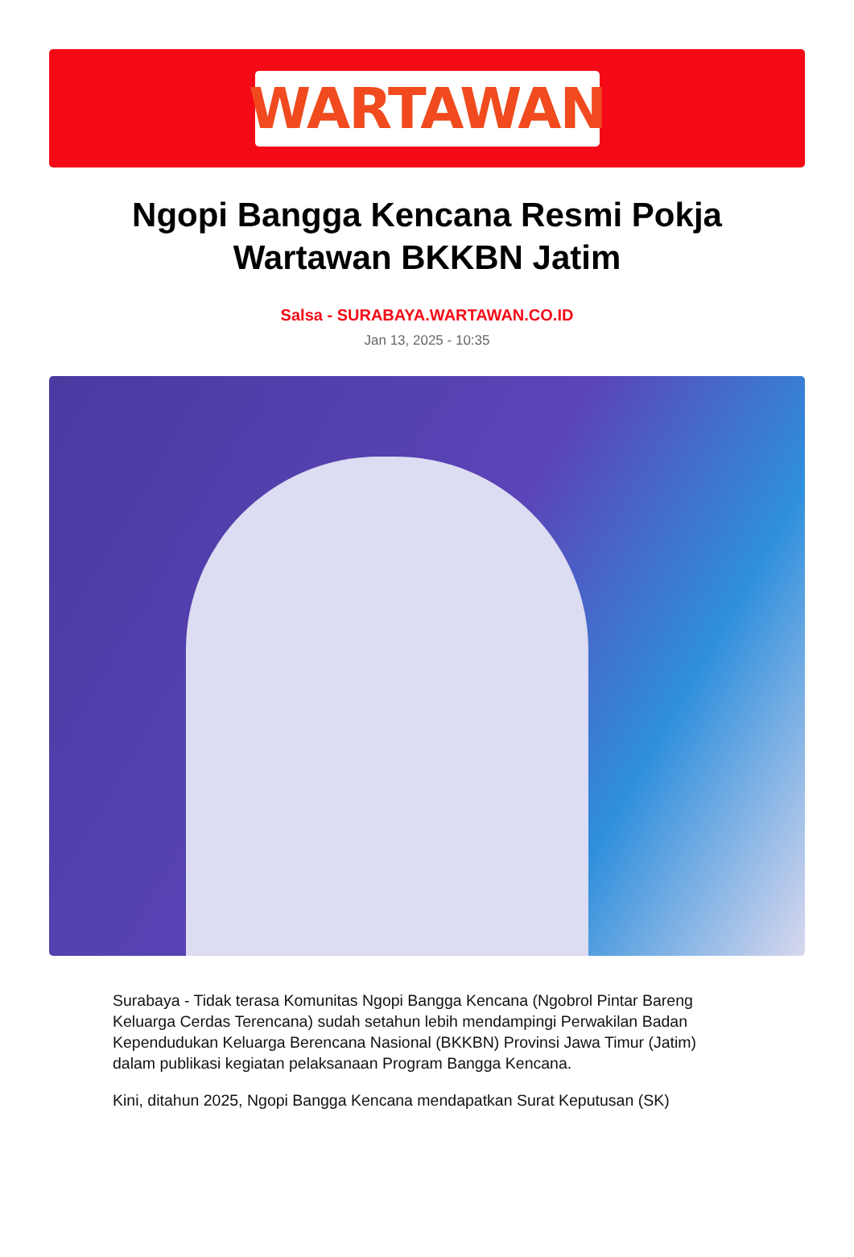WARTAWAN
Ngopi Bangga Kencana Resmi Pokja Wartawan BKKBN Jatim
Salsa - SURABAYA.WARTAWAN.CO.ID
Jan 13, 2025 - 10:35
Surabaya - Tidak terasa Komunitas Ngopi Bangga Kencana (Ngobrol Pintar Bareng Keluarga Cerdas Terencana) sudah setahun lebih mendampingi Perwakilan Badan Kependudukan Keluarga Berencana Nasional (BKKBN) Provinsi Jawa Timur (Jatim) dalam publikasi kegiatan pelaksanaan Program Bangga Kencana.
Kini, ditahun 2025, Ngopi Bangga Kencana mendapatkan Surat Keputusan (SK)